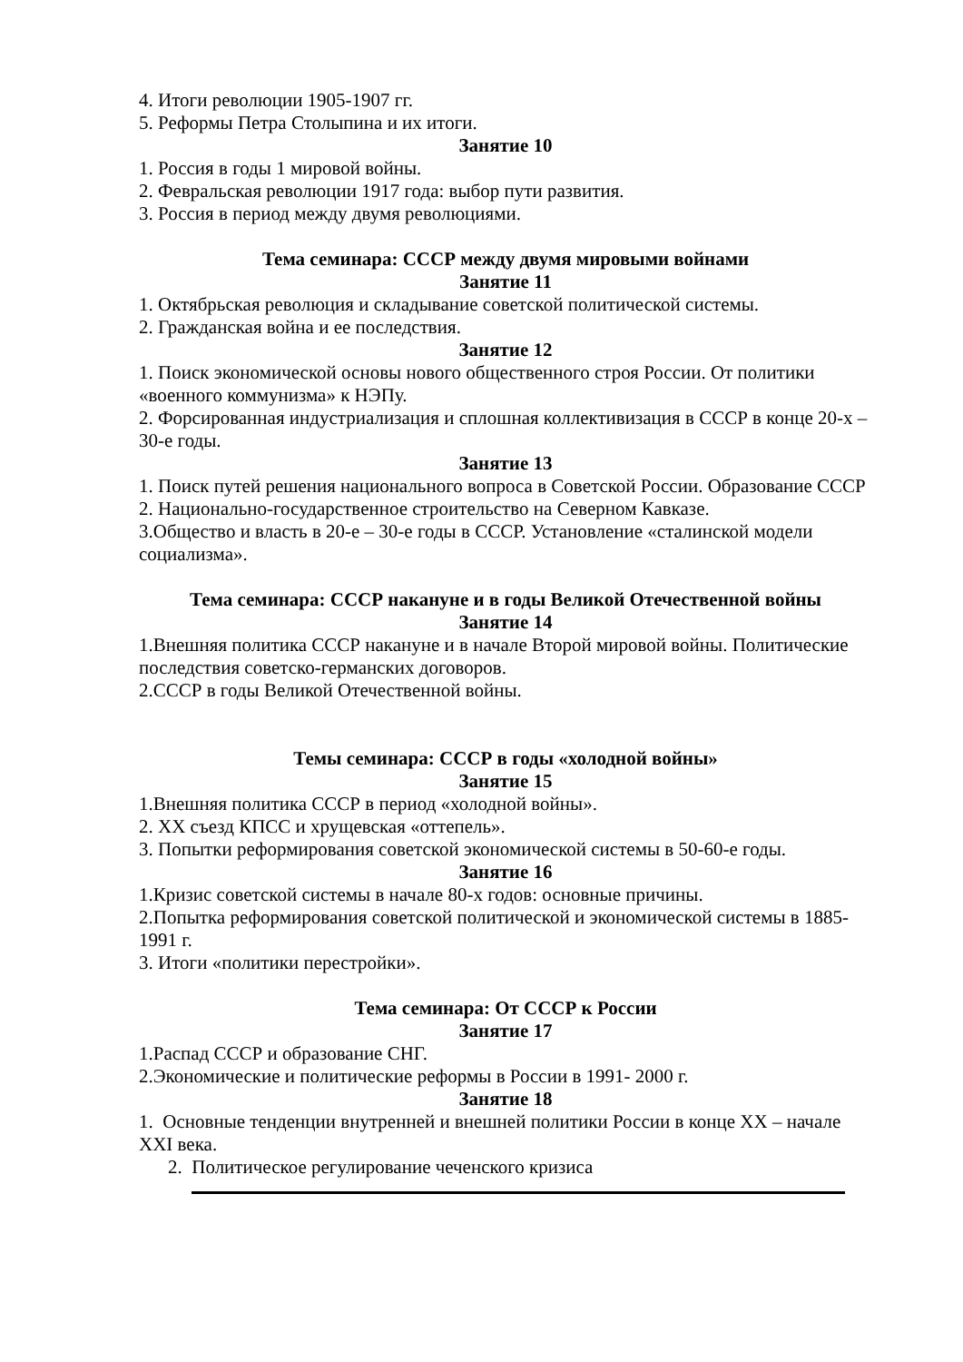4. Итоги революции 1905-1907 гг.
5. Реформы Петра Столыпина и их итоги.
Занятие 10
1. Россия в годы 1 мировой войны.
2. Февральская революции 1917 года: выбор пути развития.
3. Россия в период между двумя революциями.
Тема семинара: СССР между двумя мировыми войнами
Занятие 11
1. Октябрьская революция и складывание советской политической системы.
2. Гражданская война и ее последствия.
Занятие 12
1. Поиск экономической основы нового общественного строя России. От политики «военного коммунизма» к НЭПу.
2. Форсированная индустриализация и сплошная коллективизация в СССР в конце 20-х – 30-е годы.
Занятие 13
1. Поиск путей решения национального вопроса в Советской России. Образование СССР
2. Национально-государственное строительство на Северном Кавказе.
3.Общество и власть в 20-е – 30-е годы в СССР. Установление «сталинской модели социализма».
Тема семинара: СССР накануне и в годы Великой Отечественной войны
Занятие 14
1.Внешняя политика СССР накануне и в начале Второй мировой войны. Политические последствия советско-германских договоров.
2.СССР в годы Великой Отечественной войны.
Темы семинара: СССР в годы «холодной войны»
Занятие 15
1.Внешняя политика СССР в период «холодной войны».
2. ХХ съезд КПСС и хрущевская «оттепель».
3. Попытки реформирования советской экономической системы в 50-60-е годы.
Занятие 16
1.Кризис советской системы в начале 80-х годов: основные причины.
2.Попытка реформирования советской политической и экономической системы в 1885-1991 г.
3. Итоги «политики перестройки».
Тема семинара: От СССР к России
Занятие 17
1.Распад СССР и образование СНГ.
2.Экономические и политические реформы в России в 1991- 2000 г.
Занятие 18
1. Основные тенденции внутренней и внешней политики России в конце ХХ – начале XXI века.
2. Политическое регулирование чеченского кризиса